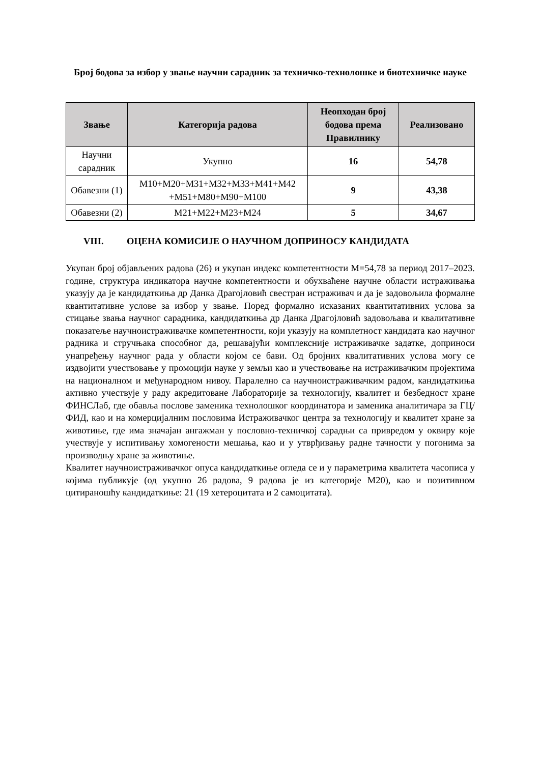Број бодова за избор у звање научни сарадник за техничко-технолошке и биотехничке науке
| Звање | Категорија радова | Неопходан број бодова према Правилнику | Реализовано |
| --- | --- | --- | --- |
| Научни сарадник | Укупно | 16 | 54,78 |
| Обавезни (1) | M10+M20+M31+M32+M33+M41+M42 +M51+M80+M90+M100 | 9 | 43,38 |
| Обавезни (2) | M21+M22+M23+M24 | 5 | 34,67 |
VIII. ОЦЕНА КОМИСИЈЕ О НАУЧНОМ ДОПРИНОСУ КАНДИДАТА
Укупан број објављених радова (26) и укупан индекс компетентности М=54,78 за период 2017–2023. године, структура индикатора научне компетентности и обухваћене научне области истраживања указују да је кандидаткиња др Данка Драгојловић свестран истраживач и да је задовољила формалне квантитативне услове за избор у звање. Поред формално исказаних квантитативних услова за стицање звања научног сарадника, кандидаткиња др Данка Драгојловић задовољава и квалитативне показатеље научноистраживачке компетентности, који указују на комплетност кандидата као научног радника и стручњака способног да, решавајући комплексније истраживачке задатке, доприноси унапређењу научног рада у области којом се бави. Од бројних квалитативних услова могу се издвојити учествовање у промоцији науке у земљи као и учествовање на истраживачким пројектима на националном и међународном нивоу. Паралелно са научноистраживачким радом, кандидаткиња активно учествује у раду акредитоване Лабораторије за технологију, квалитет и безбедност хране ФИНСЛаб, где обавља послове заменика технолошког координатора и заменика аналитичара за ГЦ/ФИД, као и на комерцијалним пословима Истраживачког центра за технологију и квалитет хране за животиње, где има значајан ангажман у пословно-техничкој сарадњи са привредом у оквиру које учествује у испитивању хомогености мешања, као и у утврђивању радне тачности у погонима за производњу хране за животиње.
Квалитет научноистраживачког опуса кандидаткиње огледа се и у параметрима квалитета часописа у којима публикује (од укупно 26 радова, 9 радова је из категорије М20), као и позитивном цитираношћу кандидаткиње: 21 (19 хетероцитата и 2 самоцитата).